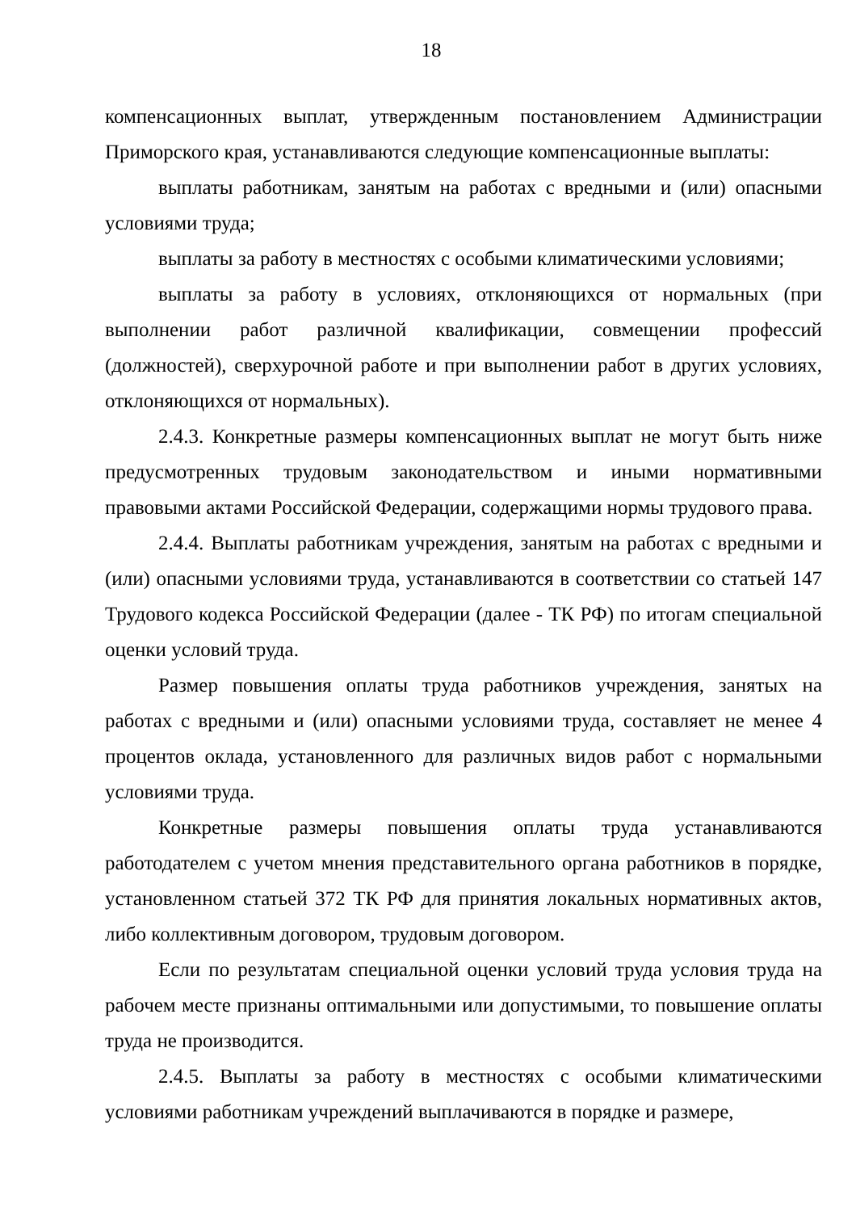18
компенсационных выплат, утвержденным постановлением Администрации Приморского края, устанавливаются следующие компенсационные выплаты:
выплаты работникам, занятым на работах с вредными и (или) опасными условиями труда;
выплаты за работу в местностях с особыми климатическими условиями;
выплаты за работу в условиях, отклоняющихся от нормальных (при выполнении работ различной квалификации, совмещении профессий (должностей), сверхурочной работе и при выполнении работ в других условиях, отклоняющихся от нормальных).
2.4.3. Конкретные размеры компенсационных выплат не могут быть ниже предусмотренных трудовым законодательством и иными нормативными правовыми актами Российской Федерации, содержащими нормы трудового права.
2.4.4. Выплаты работникам учреждения, занятым на работах с вредными и (или) опасными условиями труда, устанавливаются в соответствии со статьей 147 Трудового кодекса Российской Федерации (далее - ТК РФ) по итогам специальной оценки условий труда.
Размер повышения оплаты труда работников учреждения, занятых на работах с вредными и (или) опасными условиями труда, составляет не менее 4 процентов оклада, установленного для различных видов работ с нормальными условиями труда.
Конкретные размеры повышения оплаты труда устанавливаются работодателем с учетом мнения представительного органа работников в порядке, установленном статьей 372 ТК РФ для принятия локальных нормативных актов, либо коллективным договором, трудовым договором.
Если по результатам специальной оценки условий труда условия труда на рабочем месте признаны оптимальными или допустимыми, то повышение оплаты труда не производится.
2.4.5. Выплаты за работу в местностях с особыми климатическими условиями работникам учреждений выплачиваются в порядке и размере,